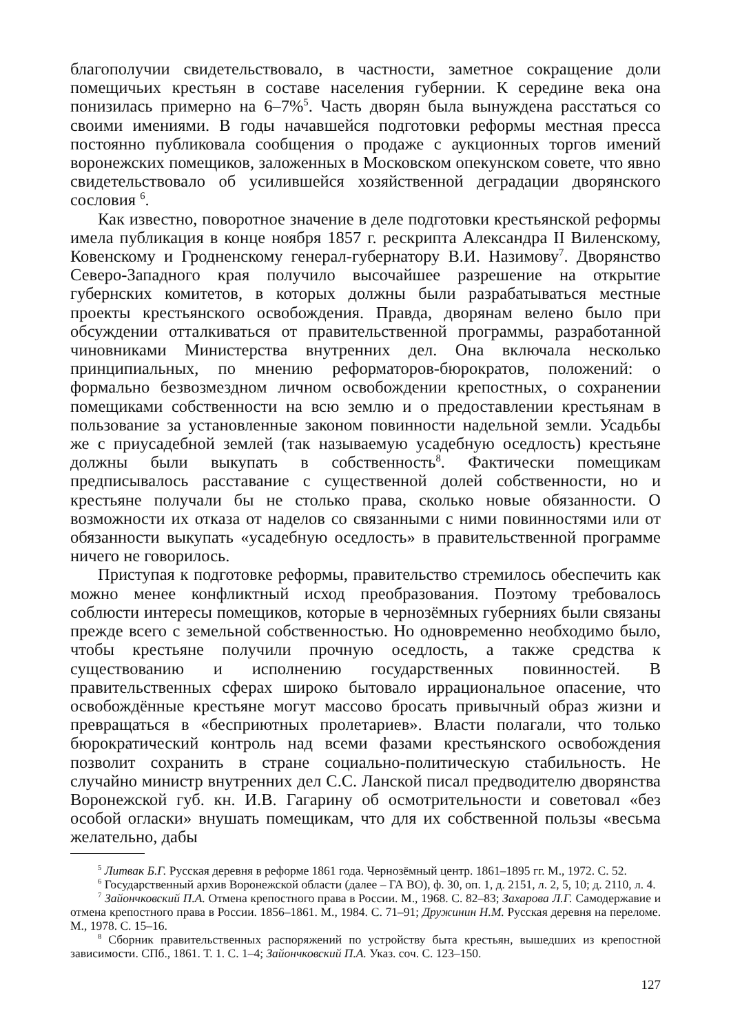благополучии свидетельствовало, в частности, заметное сокращение доли помещичьих крестьян в составе населения губернии. К середине века она понизилась примерно на 6–7%<sup>5</sup>. Часть дворян была вынуждена расстаться со своими имениями. В годы начавшейся подготовки реформы местная пресса постоянно публиковала сообщения о продаже с аукционных торгов имений воронежских помещиков, заложенных в Московском опекунском совете, что явно свидетельствовало об усилившейся хозяйственной деградации дворянского сословия <sup>6</sup>.
Как известно, поворотное значение в деле подготовки крестьянской реформы имела публикация в конце ноября 1857 г. рескрипта Александра II Виленскому, Ковенскому и Гродненскому генерал-губернатору В.И. Назимову<sup>7</sup>. Дворянство Северо-Западного края получило высочайшее разрешение на открытие губернских комитетов, в которых должны были разрабатываться местные проекты крестьянского освобождения. Правда, дворянам велено было при обсуждении отталкиваться от правительственной программы, разработанной чиновниками Министерства внутренних дел. Она включала несколько принципиальных, по мнению реформаторов-бюрократов, положений: о формально безвозмездном личном освобождении крепостных, о сохранении помещиками собственности на всю землю и о предоставлении крестьянам в пользование за установленные законом повинности надельной земли. Усадьбы же с приусадебной землей (так называемую усадебную оседлость) крестьяне должны были выкупать в собственность<sup>8</sup>. Фактически помещикам предписывалось расставание с существенной долей собственности, но и крестьяне получали бы не столько права, сколько новые обязанности. О возможности их отказа от наделов со связанными с ними повинностями или от обязанности выкупать «усадебную оседлость» в правительственной программе ничего не говорилось.
Приступая к подготовке реформы, правительство стремилось обеспечить как можно менее конфликтный исход преобразования. Поэтому требовалось соблюсти интересы помещиков, которые в чернозёмных губерниях были связаны прежде всего с земельной собственностью. Но одновременно необходимо было, чтобы крестьяне получили прочную оседлость, а также средства к существованию и исполнению государственных повинностей. В правительственных сферах широко бытовало иррациональное опасение, что освобождённые крестьяне могут массово бросать привычный образ жизни и превращаться в «бесприютных пролетариев». Власти полагали, что только бюрократический контроль над всеми фазами крестьянского освобождения позволит сохранить в стране социально-политическую стабильность. Не случайно министр внутренних дел С.С. Ланской писал предводителю дворянства Воронежской губ. кн. И.В. Гагарину об осмотрительности и советовал «без особой огласки» внушать помещикам, что для их собственной пользы «весьма желательно, дабы
<sup>5</sup> Литвак Б.Г. Русская деревня в реформе 1861 года. Чернозёмный центр. 1861–1895 гг. М., 1972. С. 52.
<sup>6</sup> Государственный архив Воронежской области (далее – ГА ВО), ф. 30, оп. 1, д. 2151, л. 2, 5, 10; д. 2110, л. 4.
<sup>7</sup> Зайончковский П.А. Отмена крепостного права в России. М., 1968. С. 82–83; Захарова Л.Г. Самодержавие и отмена крепостного права в России. 1856–1861. М., 1984. С. 71–91; Дружинин Н.М. Русская деревня на переломе. М., 1978. С. 15–16.
<sup>8</sup> Сборник правительственных распоряжений по устройству быта крестьян, вышедших из крепостной зависимости. СПб., 1861. Т. 1. С. 1–4; Зайончковский П.А. Указ. соч. С. 123–150.
127